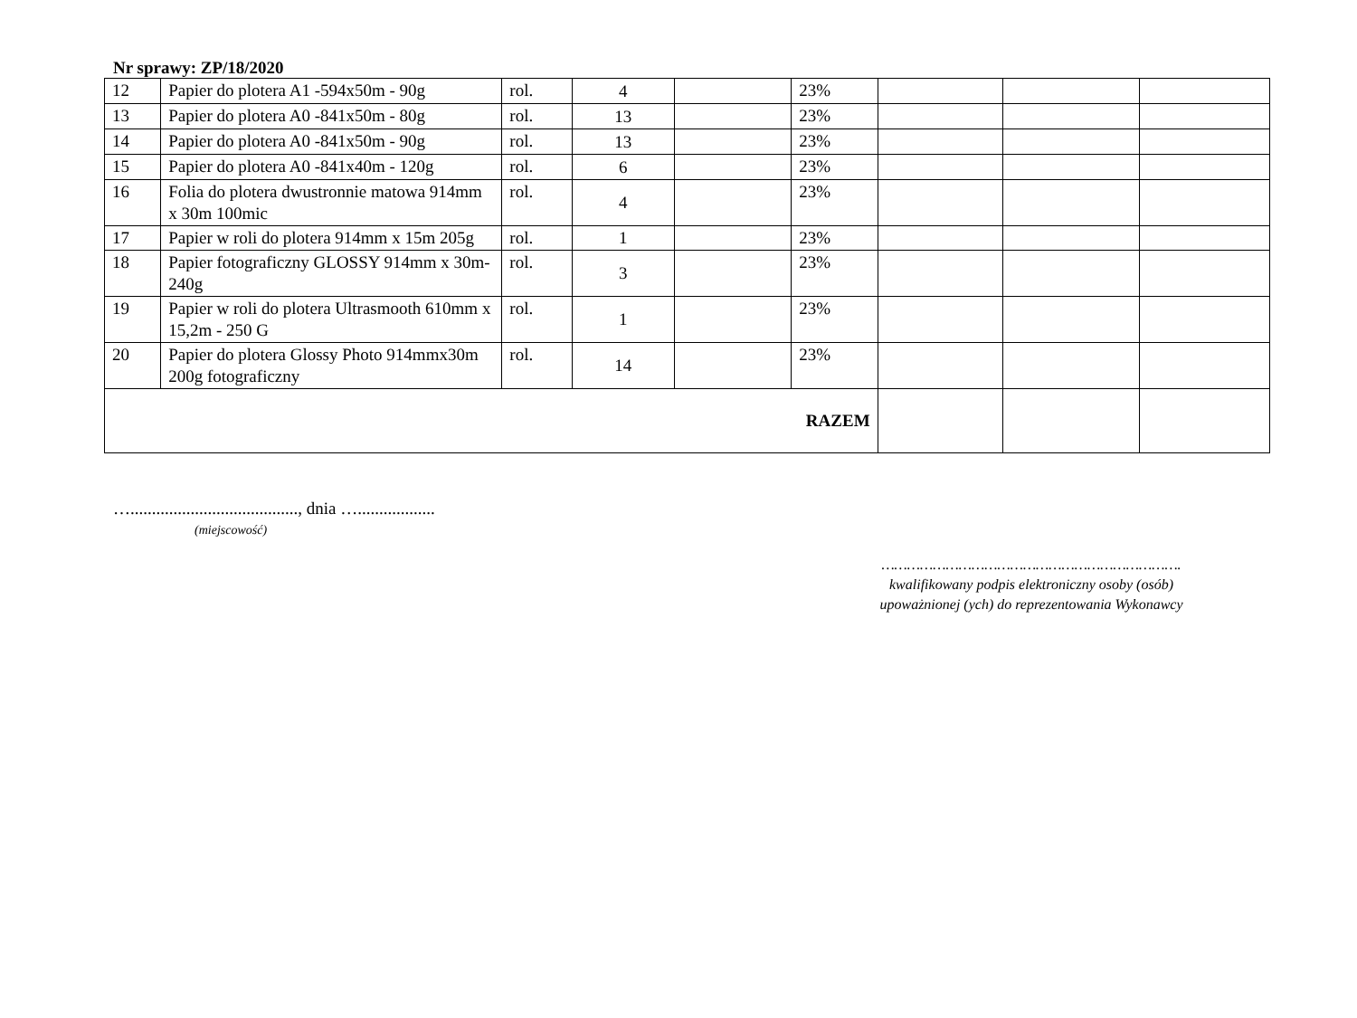Nr sprawy: ZP/18/2020
| 12 | Papier do plotera A1 -594x50m - 90g | rol. | 4 | | 23% | | | |
| 13 | Papier do plotera A0 -841x50m - 80g | rol. | 13 | | 23% | | | |
| 14 | Papier do plotera A0 -841x50m - 90g | rol. | 13 | | 23% | | | |
| 15 | Papier do plotera A0 -841x40m - 120g | rol. | 6 | | 23% | | | |
| 16 | Folia do plotera dwustronnie matowa 914mm x 30m 100mic | rol. | 4 | | 23% | | | |
| 17 | Papier w roli do plotera 914mm x 15m 205g | rol. | 1 | | 23% | | | |
| 18 | Papier fotograficzny GLOSSY 914mm x 30m-240g | rol. | 3 | | 23% | | | |
| 19 | Papier w roli do plotera Ultrasmooth 610mm x 15,2m - 250 G | rol. | 1 | | 23% | | | |
| 20 | Papier do plotera Glossy Photo 914mmx30m 200g fotograficzny | rol. | 14 | | 23% | | | |
| RAZEM | | | | | | | | |
…......................................., dnia …..................
(miejscowość)
…………………………………………………………….
kwalifikowany podpis elektroniczny osoby (osób)
upoważnionej (ych) do reprezentowania Wykonawcy